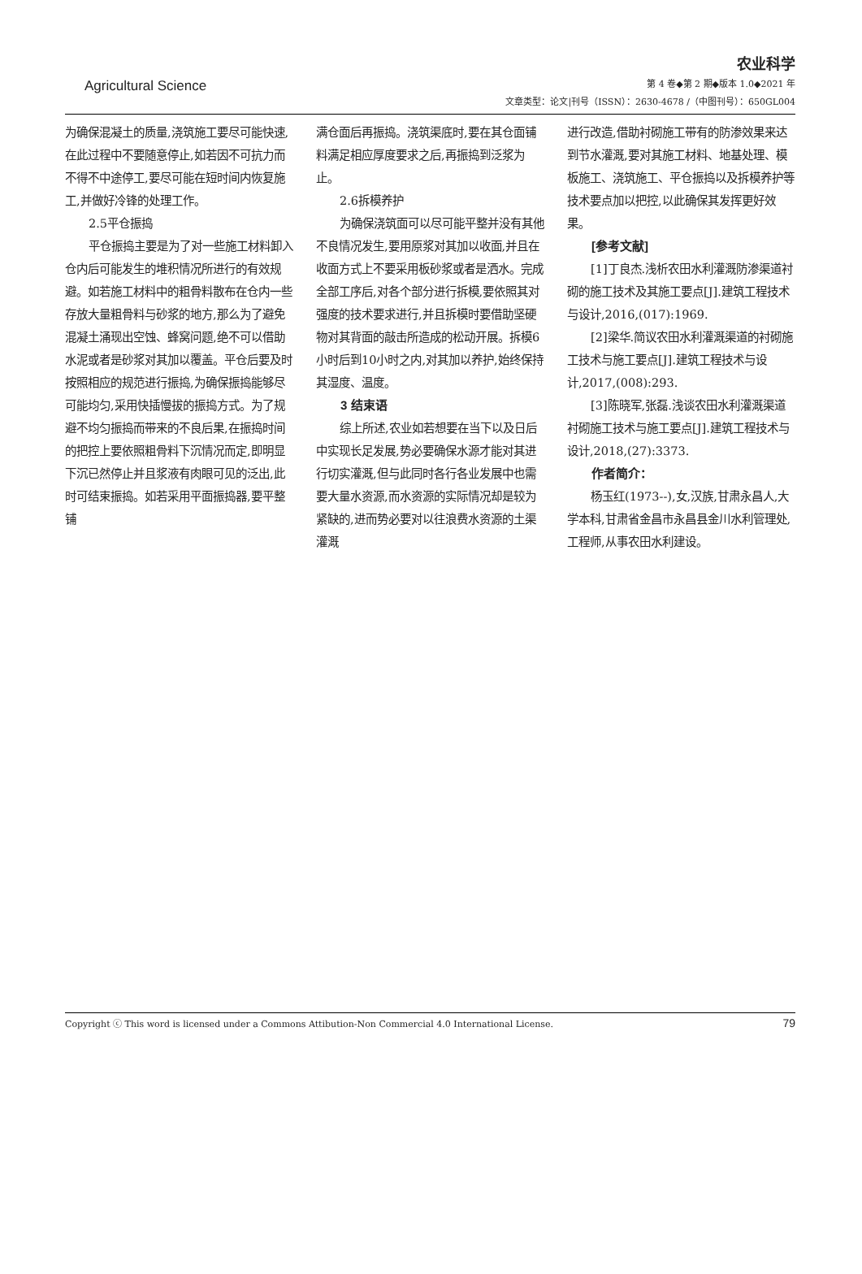Agricultural Science
农业科学
第 4 卷◆第 2 期◆版本 1.0◆2021 年
文章类型：论文|刊号（ISSN）：2630-4678 /（中图刊号）：650GL004
为确保混凝土的质量,浇筑施工要尽可能快速,在此过程中不要随意停止,如若因不可抗力而不得不中途停工,要尽可能在短时间内恢复施工,并做好冷锋的处理工作。
2.5平仓振捣
平仓振捣主要是为了对一些施工材料卸入仓内后可能发生的堆积情况所进行的有效规避。如若施工材料中的粗骨料散布在仓内一些存放大量粗骨料与砂浆的地方,那么为了避免混凝土涌现出空蚀、蜂窝问题,绝不可以借助水泥或者是砂浆对其加以覆盖。平仓后要及时按照相应的规范进行振捣,为确保振捣能够尽可能均匀,采用快插慢拔的振捣方式。为了规避不均匀振捣而带来的不良后果,在振捣时间的把控上要依照粗骨料下沉情况而定,即明显下沉已然停止并且浆液有肉眼可见的泛出,此时可结束振捣。如若采用平面振捣器,要平整铺
满仓面后再振捣。浇筑渠底时,要在其仓面铺料满足相应厚度要求之后,再振捣到泛浆为止。
2.6拆模养护
为确保浇筑面可以尽可能平整并没有其他不良情况发生,要用原浆对其加以收面,并且在收面方式上不要采用板砂浆或者是洒水。完成全部工序后,对各个部分进行拆模,要依照其对强度的技术要求进行,并且拆模时要借助坚硬物对其背面的敲击所造成的松动开展。拆模6小时后到10小时之内,对其加以养护,始终保持其湿度、温度。
3 结束语
综上所述,农业如若想要在当下以及日后中实现长足发展,势必要确保水源才能对其进行切实灌溉,但与此同时各行各业发展中也需要大量水资源,而水资源的实际情况却是较为紧缺的,进而势必要对以往浪费水资源的土渠灌溉
进行改造,借助衬砌施工带有的防渗效果来达到节水灌溉,要对其施工材料、地基处理、模板施工、浇筑施工、平仓振捣以及拆模养护等技术要点加以把控,以此确保其发挥更好效果。
[参考文献]
[1]丁良杰.浅析农田水利灌溉防渗渠道衬砌的施工技术及其施工要点[J].建筑工程技术与设计,2016,(017):1969.
[2]梁华.简议农田水利灌溉渠道的衬砌施工技术与施工要点[J].建筑工程技术与设计,2017,(008):293.
[3]陈晓军,张磊.浅谈农田水利灌溉渠道衬砌施工技术与施工要点[J].建筑工程技术与设计,2018,(27):3373.
作者简介：
杨玉红(1973--),女,汉族,甘肃永昌人,大学本科,甘肃省金昌市永昌县金川水利管理处,工程师,从事农田水利建设。
Copyright ⓒ This word is licensed under a Commons Attibution-Non Commercial 4.0 International License. 79